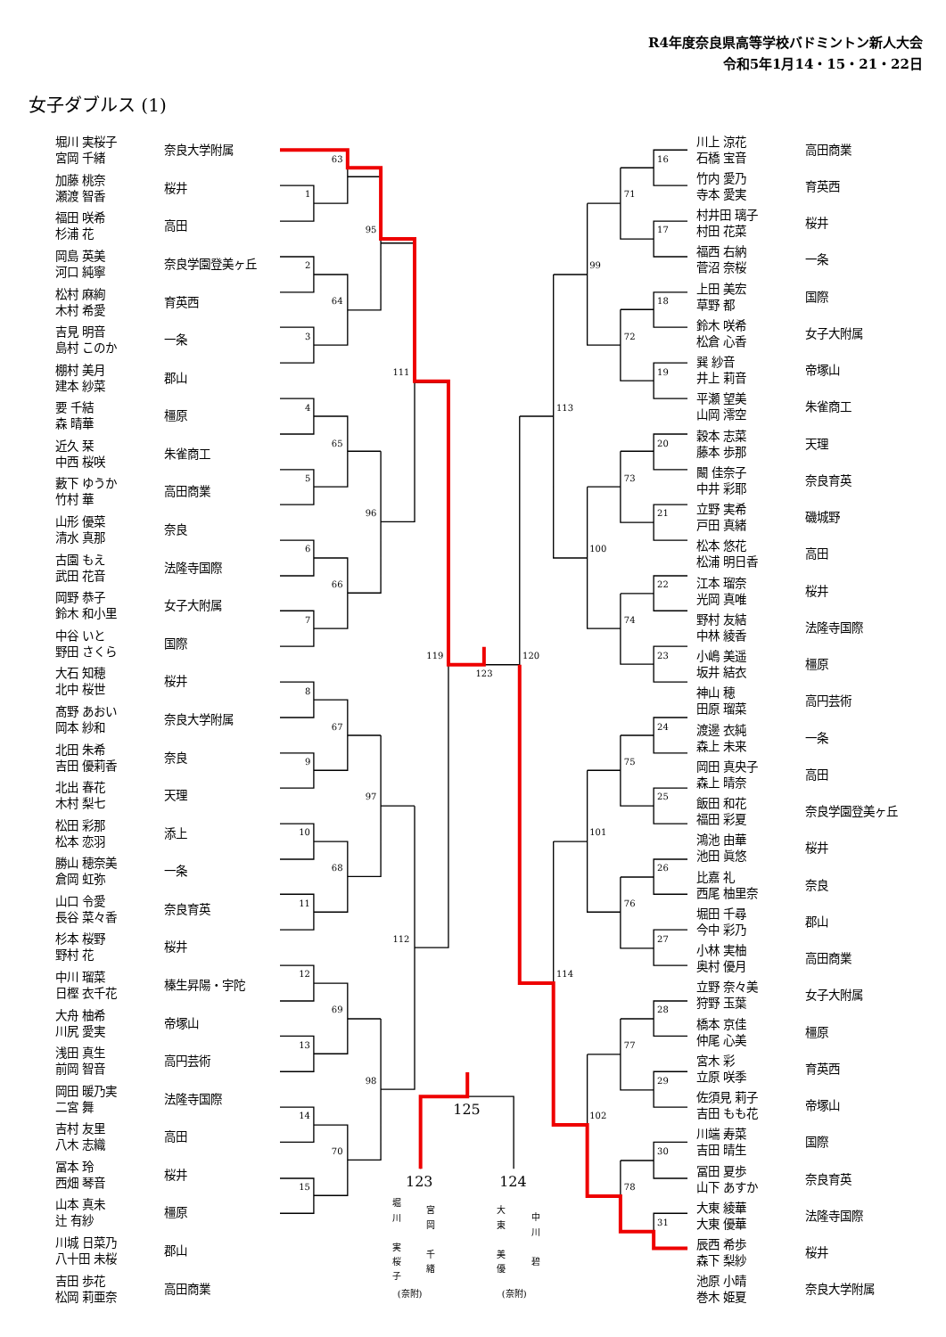R4年度奈良県高等学校バドミントン新人大会
令和5年1月14・15・21・22日
女子ダブルス (1)
| 堀川 実桜子 宮岡 千緒 | 奈良大学附属 |
| 加藤 桃奈 瀬渡 智香 | 桜井 |
| 福田 咲希 杉浦 花 | 高田 |
| 岡島 英美 河口 純寧 | 奈良学園登美ヶ丘 |
| 松村 麻絢 木村 希愛 | 育英西 |
| 吉見 明音 島村 このか | 一条 |
| 棚村 美月 建本 紗菜 | 郡山 |
| 要 千結 森 晴華 | 橿原 |
| 近久 栞 中西 桜咲 | 朱雀商工 |
| 藪下 ゆうか 竹村 華 | 高田商業 |
| 山形 優菜 清水 真那 | 奈良 |
| 古園 もえ 武田 花音 | 法隆寺国際 |
| 岡野 恭子 鈴木 和小里 | 女子大附属 |
| 中谷 いと 野田 さくら | 国際 |
| 大石 知穂 北中 桜世 | 桜井 |
| 髙野 あおい 岡本 紗和 | 奈良大学附属 |
| 北田 朱希 吉田 優莉香 | 奈良 |
| 北出 春花 木村 梨七 | 天理 |
| 松田 彩那 松本 恋羽 | 添上 |
| 勝山 穂奈美 倉岡 虹弥 | 一条 |
| 山口 令愛 長谷 菜々香 | 奈良育英 |
| 杉本 桜野 野村 花 | 桜井 |
| 中川 瑠菜 日樫 衣千花 | 榛生昇陽・宇陀 |
| 大舟 柚希 川尻 愛実 | 帝塚山 |
| 浅田 真生 前岡 智音 | 高円芸術 |
| 岡田 暖乃実 二宮 舞 | 法隆寺国際 |
| 吉村 友里 八木 志織 | 高田 |
| 冨本 玲 西畑 琴音 | 桜井 |
| 山本 真未 辻 有紗 | 橿原 |
| 川城 日菜乃 八十田 未桜 | 郡山 |
| 吉田 歩花 松岡 莉亜奈 | 高田商業 |
63
1
95
2
64
3
111
4
65
5
96
6
66
7
119
123
8
67
9
97
10
68
11
112
12
69
13
98
14
70
15
16
71
17
99
18
72
19
113
20
73
21
100
22
74
23
120
24
75
25
101
26
76
27
114
28
77
29
102
30
78
31
125
123
124
堀
川
実
桜
子
宮
岡
千
緒
大
東
美
優
中
川
碧
(奈附)
(奈附)
| 川上 涼花 石橋 宝音 | 高田商業 |
| 竹内 愛乃 寺本 愛実 | 育英西 |
| 村井田 璃子 村田 花菜 | 桜井 |
| 福西 右納 菅沼 奈桜 | 一条 |
| 上田 美宏 草野 都 | 国際 |
| 鈴木 咲希 松倉 心香 | 女子大附属 |
| 巽 紗音 井上 莉音 | 帝塚山 |
| 平瀬 望美 山岡 澪空 | 朱雀商工 |
| 穀本 志菜 藤本 歩那 | 天理 |
| 闞 佳奈子 中井 彩耶 | 奈良育英 |
| 立野 実希 戸田 真緒 | 磯城野 |
| 松本 悠花 松浦 明日香 | 高田 |
| 江本 瑠奈 光岡 真唯 | 桜井 |
| 野村 友結 中林 綾香 | 法隆寺国際 |
| 小嶋 美遥 坂井 結衣 | 橿原 |
| 神山 穂 田原 瑠菜 | 高円芸術 |
| 渡邊 衣純 森上 未来 | 一条 |
| 岡田 真央子 森上 晴奈 | 高田 |
| 飯田 和花 福田 彩夏 | 奈良学園登美ヶ丘 |
| 鴻池 由華 池田 眞悠 | 桜井 |
| 比嘉 礼 西尾 柚里奈 | 奈良 |
| 堀田 千尋 今中 彩乃 | 郡山 |
| 小林 実柚 奥村 優月 | 高田商業 |
| 立野 奈々美 狩野 玉葉 | 女子大附属 |
| 橋本 京佳 仲尾 心美 | 橿原 |
| 宮木 彩 立原 咲季 | 育英西 |
| 佐須見 莉子 吉田 もも花 | 帝塚山 |
| 川端 寿菜 吉田 晴生 | 国際 |
| 冨田 夏歩 山下 あすか | 奈良育英 |
| 大東 綾華 大東 優華 | 法隆寺国際 |
| 辰西 希歩 森下 梨紗 | 桜井 |
| 池原 小晴 巻木 姫夏 | 奈良大学附属 |